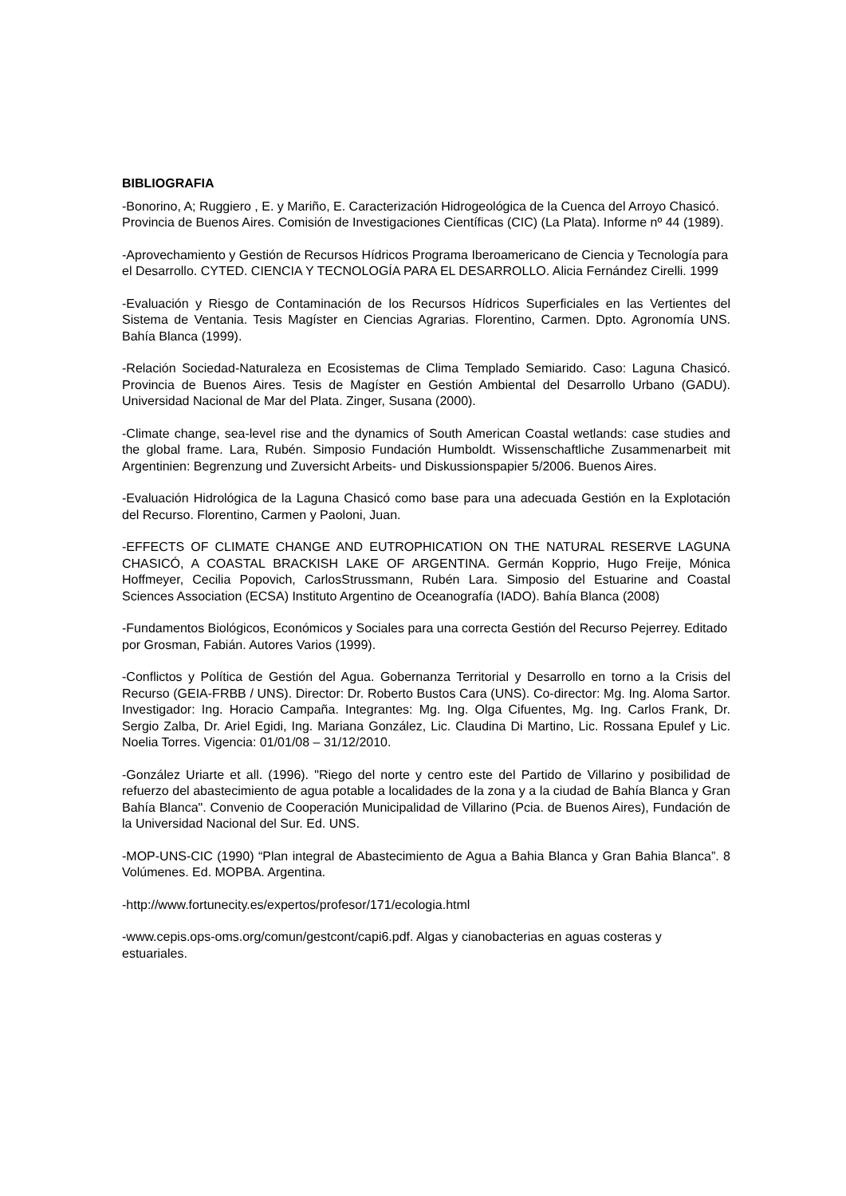BIBLIOGRAFIA
-Bonorino, A; Ruggiero , E. y Mariño, E. Caracterización Hidrogeológica de la Cuenca del Arroyo Chasicó. Provincia de Buenos Aires. Comisión de Investigaciones Científicas (CIC) (La Plata). Informe nº 44 (1989).
-Aprovechamiento y Gestión de Recursos Hídricos Programa Iberoamericano de Ciencia y Tecnología para el Desarrollo. CYTED. CIENCIA Y TECNOLOGÍA PARA EL DESARROLLO. Alicia Fernández Cirelli. 1999
-Evaluación y Riesgo de Contaminación de los Recursos Hídricos Superficiales en las Vertientes del Sistema de Ventania. Tesis Magíster en Ciencias Agrarias. Florentino, Carmen. Dpto. Agronomía UNS. Bahía Blanca (1999).
-Relación Sociedad-Naturaleza en Ecosistemas de Clima Templado Semiarido. Caso: Laguna Chasicó. Provincia de Buenos Aires. Tesis de Magíster en Gestión Ambiental del Desarrollo Urbano (GADU). Universidad Nacional de Mar del Plata. Zinger, Susana (2000).
-Climate change, sea-level rise and the dynamics of South American Coastal wetlands: case studies and the global frame. Lara, Rubén. Simposio Fundación Humboldt. Wissenschaftliche Zusammenarbeit mit Argentinien: Begrenzung und Zuversicht Arbeits- und Diskussionspapier 5/2006. Buenos Aires.
-Evaluación Hidrológica de la Laguna Chasicó como base para una adecuada Gestión en la Explotación del Recurso. Florentino, Carmen y Paoloni, Juan.
-EFFECTS OF CLIMATE CHANGE AND EUTROPHICATION ON THE NATURAL RESERVE LAGUNA CHASICÓ, A COASTAL BRACKISH LAKE OF ARGENTINA. Germán Kopprio, Hugo Freije, Mónica Hoffmeyer, Cecilia Popovich, CarlosStrussmann, Rubén Lara. Simposio del Estuarine and Coastal Sciences Association (ECSA) Instituto Argentino de Oceanografía (IADO). Bahía Blanca (2008)
-Fundamentos Biológicos, Económicos y Sociales para una correcta Gestión del Recurso Pejerrey. Editado por Grosman, Fabián. Autores Varios (1999).
-Conflictos y Política de Gestión del Agua. Gobernanza Territorial y Desarrollo en torno a la Crisis del Recurso (GEIA-FRBB / UNS). Director: Dr. Roberto Bustos Cara (UNS). Co-director: Mg. Ing. Aloma Sartor. Investigador: Ing. Horacio Campaña. Integrantes: Mg. Ing. Olga Cifuentes, Mg. Ing. Carlos Frank, Dr. Sergio Zalba, Dr. Ariel Egidi, Ing. Mariana González, Lic. Claudina Di Martino, Lic. Rossana Epulef y Lic. Noelia Torres. Vigencia: 01/01/08 – 31/12/2010.
-González Uriarte et all. (1996). "Riego del norte y centro este del Partido de Villarino y posibilidad de refuerzo del abastecimiento de agua potable a localidades de la zona y a la ciudad de Bahía Blanca y Gran Bahía Blanca". Convenio de Cooperación Municipalidad de Villarino (Pcia. de Buenos Aires), Fundación de la Universidad Nacional del Sur. Ed. UNS.
-MOP-UNS-CIC (1990) “Plan integral de Abastecimiento de Agua a Bahia Blanca y Gran Bahia Blanca”. 8 Volúmenes. Ed. MOPBA. Argentina.
-http://www.fortunecity.es/expertos/profesor/171/ecologia.html
-www.cepis.ops-oms.org/comun/gestcont/capi6.pdf. Algas y cianobacterias en aguas costeras y estuariales.